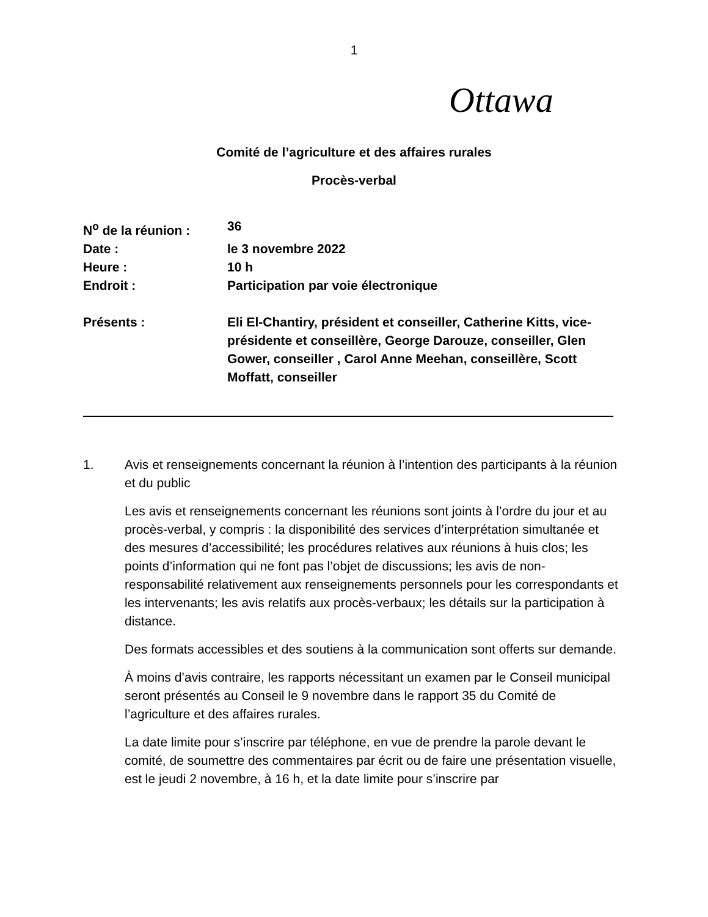1
Ottawa
Comité de l’agriculture et des affaires rurales
Procès-verbal
N<sup>o</sup> de la réunion : 36
Date : le 3 novembre 2022
Heure : 10 h
Endroit : Participation par voie électronique
Présents : Eli El-Chantiry, président et conseiller, Catherine Kitts, vice-présidente et conseillère, George Darouze, conseiller, Glen Gower, conseiller , Carol Anne Meehan, conseillère, Scott Moffatt, conseiller
1. Avis et renseignements concernant la réunion à l’intention des participants à la réunion et du public
Les avis et renseignements concernant les réunions sont joints à l’ordre du jour et au procès-verbal, y compris : la disponibilité des services d’interprétation simultanée et des mesures d’accessibilité; les procédures relatives aux réunions à huis clos; les points d’information qui ne font pas l’objet de discussions; les avis de non-responsabilité relativement aux renseignements personnels pour les correspondants et les intervenants; les avis relatifs aux procès-verbaux; les détails sur la participation à distance.
Des formats accessibles et des soutiens à la communication sont offerts sur demande.
À moins d’avis contraire, les rapports nécessitant un examen par le Conseil municipal seront présentés au Conseil le 9 novembre dans le rapport 35 du Comité de l’agriculture et des affaires rurales.
La date limite pour s’inscrire par téléphone, en vue de prendre la parole devant le comité, de soumettre des commentaires par écrit ou de faire une présentation visuelle, est le jeudi 2 novembre, à 16 h, et la date limite pour s’inscrire par